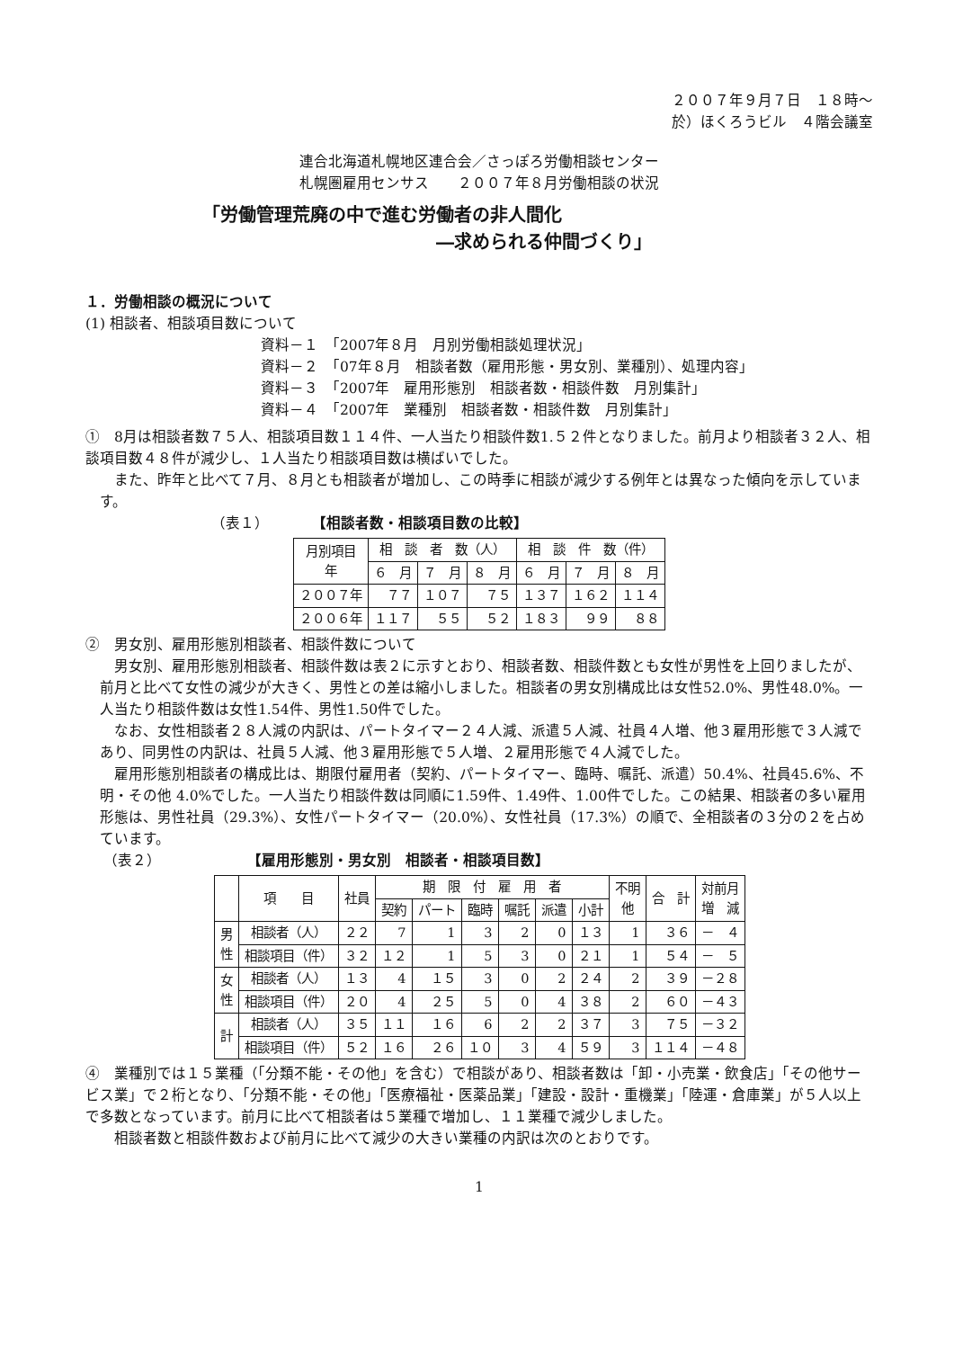２００７年９月７日　１８時～
於）ほくろうビル　４階会議室
連合北海道札幌地区連合会／さっぽろ労働相談センター
札幌圏雇用センサス　　２００７年８月労働相談の状況
「労働管理荒廃の中で進む労働者の非人間化
―求められる仲間づくり」
１．労働相談の概況について
(1) 相談者、相談項目数について
資料－１　「2007年８月　月別労働相談処理状況」
資料－２　「07年８月　相談者数（雇用形態・男女別、業種別）、処理内容」
資料－３　「2007年　雇用形態別　相談者数・相談件数　月別集計」
資料－４　「2007年　業種別　相談者数・相談件数　月別集計」
①　8月は相談者数７５人、相談項目数１１４件、一人当たり相談件数1.５２件となりました。前月より相談者３２人、相談項目数４８件が減少し、１人当たり相談項目数は横ばいでした。
また、昨年と比べて７月、８月とも相談者が増加し、この時季に相談が減少する例年とは異なった傾向を示しています。
（表１）　　　　【相談者数・相談項目数の比較】
| 月別項目 年 | 相 談 者 数（人） | | | 相 談 件 数（件） | | |
| --- | --- | --- | --- | --- | --- | --- |
| | ６ 月 | ７ 月 | ８ 月 | ６ 月 | ７ 月 | ８ 月 |
| ２００７年 | ７７ | １０７ | ７５ | １３７ | １６２ | １１４ |
| ２００６年 | １１７ | ５５ | ５２ | １８３ | ９９ | ８８ |
②　男女別、雇用形態別相談者、相談件数について
男女別、雇用形態別相談者、相談件数は表２に示すとおり、相談者数、相談件数とも女性が男性を上回りましたが、前月と比べて女性の減少が大きく、男性との差は縮小しました。相談者の男女別構成比は女性52.0%、男性48.0%。一人当たり相談件数は女性1.54件、男性1.50件でした。
なお、女性相談者２８人減の内訳は、パートタイマー２４人減、派遣５人減、社員４人増、他３雇用形態で３人減であり、同男性の内訳は、社員５人減、他３雇用形態で５人増、２雇用形態で４人減でした。
雇用形態別相談者の構成比は、期限付雇用者（契約、パートタイマー、臨時、嘱託、派遣）50.4%、社員45.6%、不明・その他 4.0%でした。一人当たり相談件数は同順に1.59件、1.49件、1.00件でした。この結果、相談者の多い雇用形態は、男性社員（29.3%）、女性パートタイマー（20.0%）、女性社員（17.3%）の順で、全相談者の３分の２を占めています。
（表２）　　　　　　　【雇用形態別・男女別　相談者・相談項目数】
| | 項 目 | 社員 | 期 限 付 雇 用 者 | | | | | | 不明 他 | 合 計 | 対前月 増 減 |
| --- | --- | --- | --- | --- | --- | --- | --- | --- | --- | --- | --- |
| | | | 契約 | パート | 臨時 | 嘱託 | 派遣 | 小計 | | | |
| 男 性 | 相談者（人） | ２２ | 7 | 1 | 3 | 2 | 0 | １３ | 1 | ３６ | － ４ |
| | 相談項目（件） | ３２ | １２ | 1 | 5 | 3 | 0 | ２１ | 1 | ５４ | － ５ |
| 女 性 | 相談者（人） | １３ | 4 | １５ | 3 | 0 | 2 | ２４ | 2 | ３９ | －２８ |
| | 相談項目（件） | ２０ | 4 | ２５ | 5 | 0 | 4 | ３８ | 2 | ６０ | －４３ |
| 計 | 相談者（人） | ３５ | １１ | １６ | 6 | 2 | 2 | ３７ | 3 | ７５ | －３２ |
| | 相談項目（件） | ５２ | １６ | ２６ | １０ | 3 | 4 | ５９ | 3 | １１４ | －４８ |
④　業種別では１５業種（「分類不能・その他」を含む）で相談があり、相談者数は「卸・小売業・飲食店」「その他サービス業」で２桁となり、「分類不能・その他」「医療福祉・医薬品業」「建設・設計・重機業」「陸運・倉庫業」が５人以上で多数となっています。前月に比べて相談者は５業種で増加し、１１業種で減少しました。
相談者数と相談件数および前月に比べて減少の大きい業種の内訳は次のとおりです。
1